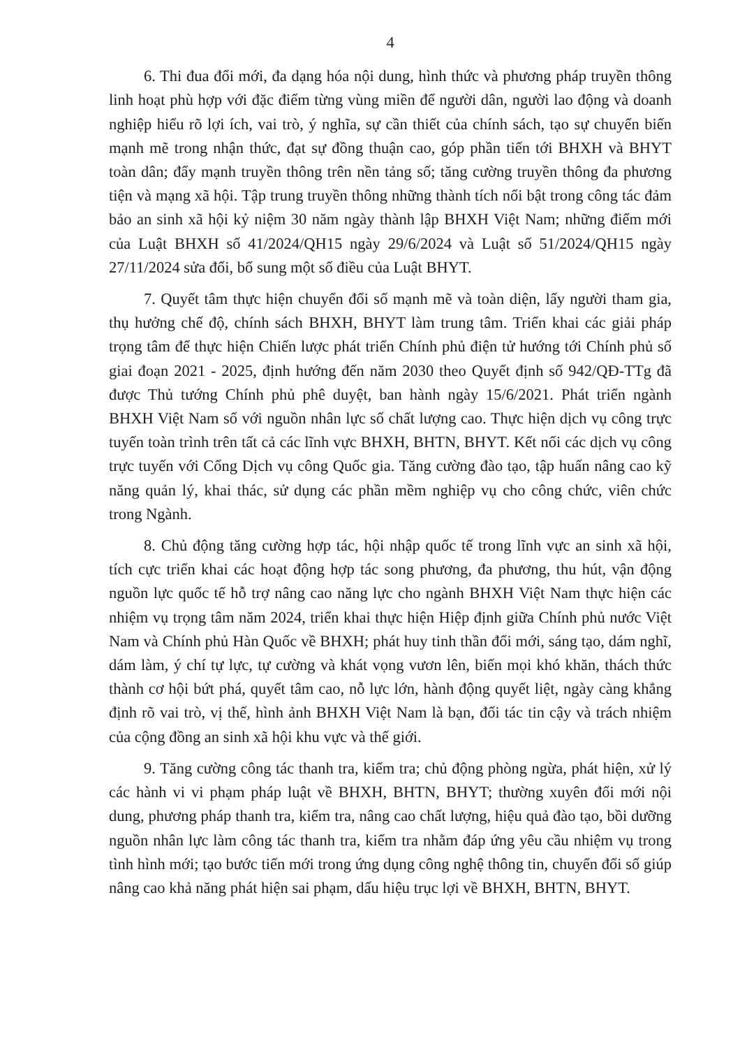4
6. Thi đua đổi mới, đa dạng hóa nội dung, hình thức và phương pháp truyền thông linh hoạt phù hợp với đặc điểm từng vùng miền để người dân, người lao động và doanh nghiệp hiểu rõ lợi ích, vai trò, ý nghĩa, sự cần thiết của chính sách, tạo sự chuyển biến mạnh mẽ trong nhận thức, đạt sự đồng thuận cao, góp phần tiến tới BHXH và BHYT toàn dân; đẩy mạnh truyền thông trên nền tảng số; tăng cường truyền thông đa phương tiện và mạng xã hội. Tập trung truyền thông những thành tích nổi bật trong công tác đảm bảo an sinh xã hội kỷ niệm 30 năm ngày thành lập BHXH Việt Nam; những điểm mới của Luật BHXH số 41/2024/QH15 ngày 29/6/2024 và Luật số 51/2024/QH15 ngày 27/11/2024 sửa đổi, bổ sung một số điều của Luật BHYT.
7. Quyết tâm thực hiện chuyển đổi số mạnh mẽ và toàn diện, lấy người tham gia, thụ hưởng chế độ, chính sách BHXH, BHYT làm trung tâm. Triển khai các giải pháp trọng tâm để thực hiện Chiến lược phát triển Chính phủ điện tử hướng tới Chính phủ số giai đoạn 2021 - 2025, định hướng đến năm 2030 theo Quyết định số 942/QĐ-TTg đã được Thủ tướng Chính phủ phê duyệt, ban hành ngày 15/6/2021. Phát triển ngành BHXH Việt Nam số với nguồn nhân lực số chất lượng cao. Thực hiện dịch vụ công trực tuyến toàn trình trên tất cả các lĩnh vực BHXH, BHTN, BHYT. Kết nối các dịch vụ công trực tuyến với Cổng Dịch vụ công Quốc gia. Tăng cường đào tạo, tập huấn nâng cao kỹ năng quản lý, khai thác, sử dụng các phần mềm nghiệp vụ cho công chức, viên chức trong Ngành.
8. Chủ động tăng cường hợp tác, hội nhập quốc tế trong lĩnh vực an sinh xã hội, tích cực triển khai các hoạt động hợp tác song phương, đa phương, thu hút, vận động nguồn lực quốc tế hỗ trợ nâng cao năng lực cho ngành BHXH Việt Nam thực hiện các nhiệm vụ trọng tâm năm 2024, triển khai thực hiện Hiệp định giữa Chính phủ nước Việt Nam và Chính phủ Hàn Quốc về BHXH; phát huy tinh thần đổi mới, sáng tạo, dám nghĩ, dám làm, ý chí tự lực, tự cường và khát vọng vươn lên, biến mọi khó khăn, thách thức thành cơ hội bứt phá, quyết tâm cao, nỗ lực lớn, hành động quyết liệt, ngày càng khẳng định rõ vai trò, vị thế, hình ảnh BHXH Việt Nam là bạn, đối tác tin cậy và trách nhiệm của cộng đồng an sinh xã hội khu vực và thế giới.
9. Tăng cường công tác thanh tra, kiểm tra; chủ động phòng ngừa, phát hiện, xử lý các hành vi vi phạm pháp luật về BHXH, BHTN, BHYT; thường xuyên đổi mới nội dung, phương pháp thanh tra, kiểm tra, nâng cao chất lượng, hiệu quả đào tạo, bồi dưỡng nguồn nhân lực làm công tác thanh tra, kiểm tra nhằm đáp ứng yêu cầu nhiệm vụ trong tình hình mới; tạo bước tiến mới trong ứng dụng công nghệ thông tin, chuyển đổi số giúp nâng cao khả năng phát hiện sai phạm, dấu hiệu trục lợi về BHXH, BHTN, BHYT.